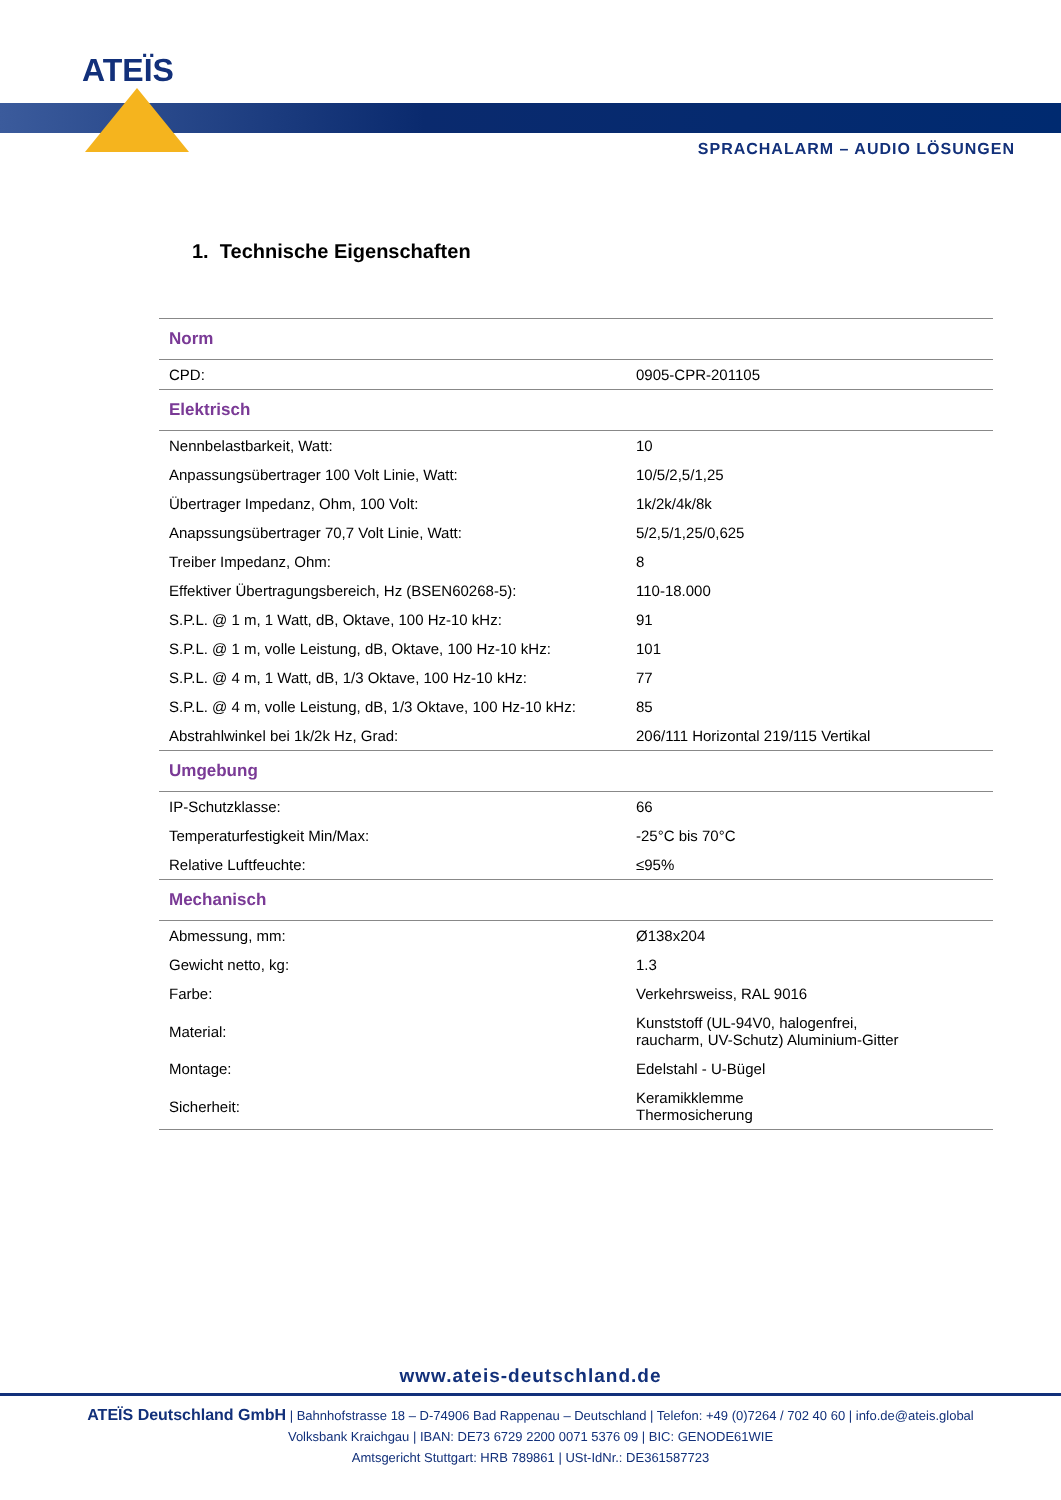ATEÏS
SPRACHALARM – AUDIO LÖSUNGEN
1. Technische Eigenschaften
| Norm | |
| --- | --- |
| CPD: | 0905-CPR-201105 |
| Elektrisch | |
| Nennbelastbarkeit, Watt: | 10 |
| Anpassungsübertrager 100 Volt Linie, Watt: | 10/5/2,5/1,25 |
| Übertrager Impedanz, Ohm, 100 Volt: | 1k/2k/4k/8k |
| Anapssungsübertrager 70,7 Volt Linie, Watt: | 5/2,5/1,25/0,625 |
| Treiber Impedanz, Ohm: | 8 |
| Effektiver Übertragungsbereich, Hz (BSEN60268-5): | 110-18.000 |
| S.P.L. @ 1 m, 1 Watt, dB, Oktave, 100 Hz-10 kHz: | 91 |
| S.P.L. @ 1 m, volle Leistung, dB, Oktave, 100 Hz-10 kHz: | 101 |
| S.P.L. @ 4 m, 1 Watt, dB, 1/3 Oktave, 100 Hz-10 kHz: | 77 |
| S.P.L. @ 4 m, volle Leistung, dB, 1/3 Oktave, 100 Hz-10 kHz: | 85 |
| Abstrahlwinkel bei 1k/2k Hz, Grad: | 206/111 Horizontal 219/115 Vertikal |
| Umgebung | |
| IP-Schutzklasse: | 66 |
| Temperaturfestigkeit Min/Max: | -25°C bis 70°C |
| Relative Luftfeuchte: | ≤95% |
| Mechanisch | |
| Abmessung, mm: | Ø138x204 |
| Gewicht netto, kg: | 1.3 |
| Farbe: | Verkehrsweiss, RAL 9016 |
| Material: | Kunststoff (UL-94V0, halogenfrei, raucharm, UV-Schutz) Aluminium-Gitter |
| Montage: | Edelstahl - U-Bügel |
| Sicherheit: | Keramikklemme Thermosicherung |
www.ateis-deutschland.de
ATEÏS Deutschland GmbH | Bahnhofstrasse 18 – D-74906 Bad Rappenau – Deutschland | Telefon: +49 (0)7264 / 702 40 60 | info.de@ateis.global
Volksbank Kraichgau | IBAN: DE73 6729 2200 0071 5376 09 | BIC: GENODE61WIE
Amtsgericht Stuttgart: HRB 789861 | USt-IdNr.: DE361587723